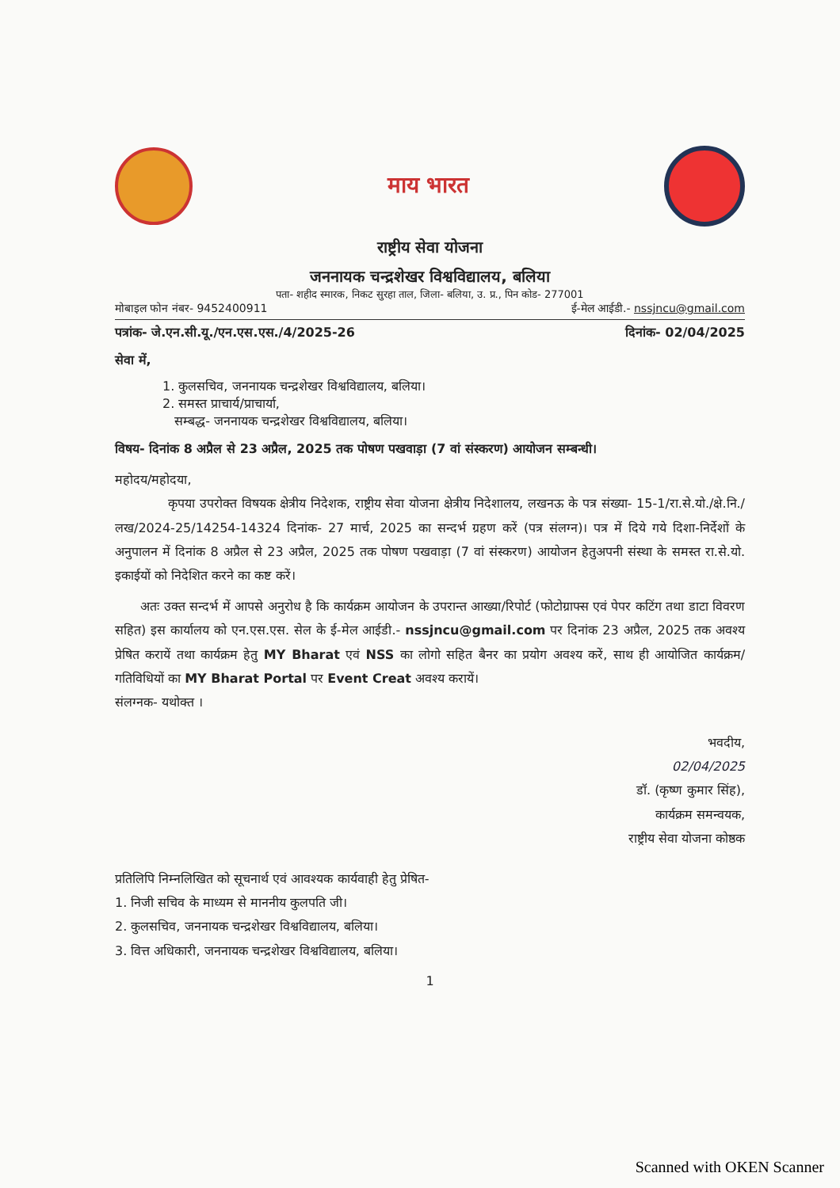माय भारत
राष्ट्रीय सेवा योजना
जननायक चन्द्रशेखर विश्वविद्यालय, बलिया
पता- शहीद स्मारक, निकट सुरहा ताल, जिला- बलिया, उ. प्र., पिन कोड- 277001
मोबाइल फोन नंबर- 9452400911 ई-मेल आईडी.- nssjncu@gmail.com
पत्रांक- जे.एन.सी.यू./एन.एस.एस./4/2025-26 दिनांक- 02/04/2025
सेवा में,
1. कुलसचिव, जननायक चन्द्रशेखर विश्वविद्यालय, बलिया।
2. समस्त प्राचार्य/प्राचार्या,
सम्बद्ध- जननायक चन्द्रशेखर विश्वविद्यालय, बलिया।
विषय- दिनांक 8 अप्रैल से 23 अप्रैल, 2025 तक पोषण पखवाड़ा (7 वां संस्करण) आयोजन सम्बन्धी।
महोदय/महोदया,
कृपया उपरोक्त विषयक क्षेत्रीय निदेशक, राष्ट्रीय सेवा योजना क्षेत्रीय निदेशालय, लखनऊ के पत्र संख्या- 15-1/रा.से.यो./क्षे.नि./लख/2024-25/14254-14324 दिनांक- 27 मार्च, 2025 का सन्दर्भ ग्रहण करें (पत्र संलग्न)। पत्र में दिये गये दिशा-निर्देशों के अनुपालन में दिनांक 8 अप्रैल से 23 अप्रैल, 2025 तक पोषण पखवाड़ा (7 वां संस्करण) आयोजन हेतुअपनी संस्था के समस्त रा.से.यो. इकाईयों को निदेशित करने का कष्ट करें।
अतः उक्त सन्दर्भ में आपसे अनुरोध है कि कार्यक्रम आयोजन के उपरान्त आख्या/रिपोर्ट (फोटोग्राफ्स एवं पेपर कटिंग तथा डाटा विवरण सहित) इस कार्यालय को एन.एस.एस. सेल के ई-मेल आईडी.- nssjncu@gmail.com पर दिनांक 23 अप्रैल, 2025 तक अवश्य प्रेषित करायें तथा कार्यक्रम हेतु MY Bharat एवं NSS का लोगो सहित बैनर का प्रयोग अवश्य करें, साथ ही आयोजित कार्यक्रम/गतिविधियों का MY Bharat Portal पर Event Creat अवश्य करायें।
संलग्नक- यथोक्त ।
भवदीय,
02/04/2025
डॉ. (कृष्ण कुमार सिंह),
कार्यक्रम समन्वयक,
राष्ट्रीय सेवा योजना कोष्ठक
प्रतिलिपि निम्नलिखित को सूचनार्थ एवं आवश्यक कार्यवाही हेतु प्रेषित-
1. निजी सचिव के माध्यम से माननीय कुलपति जी।
2. कुलसचिव, जननायक चन्द्रशेखर विश्वविद्यालय, बलिया।
3. वित्त अधिकारी, जननायक चन्द्रशेखर विश्वविद्यालय, बलिया।
1
Scanned with OKEN Scanner